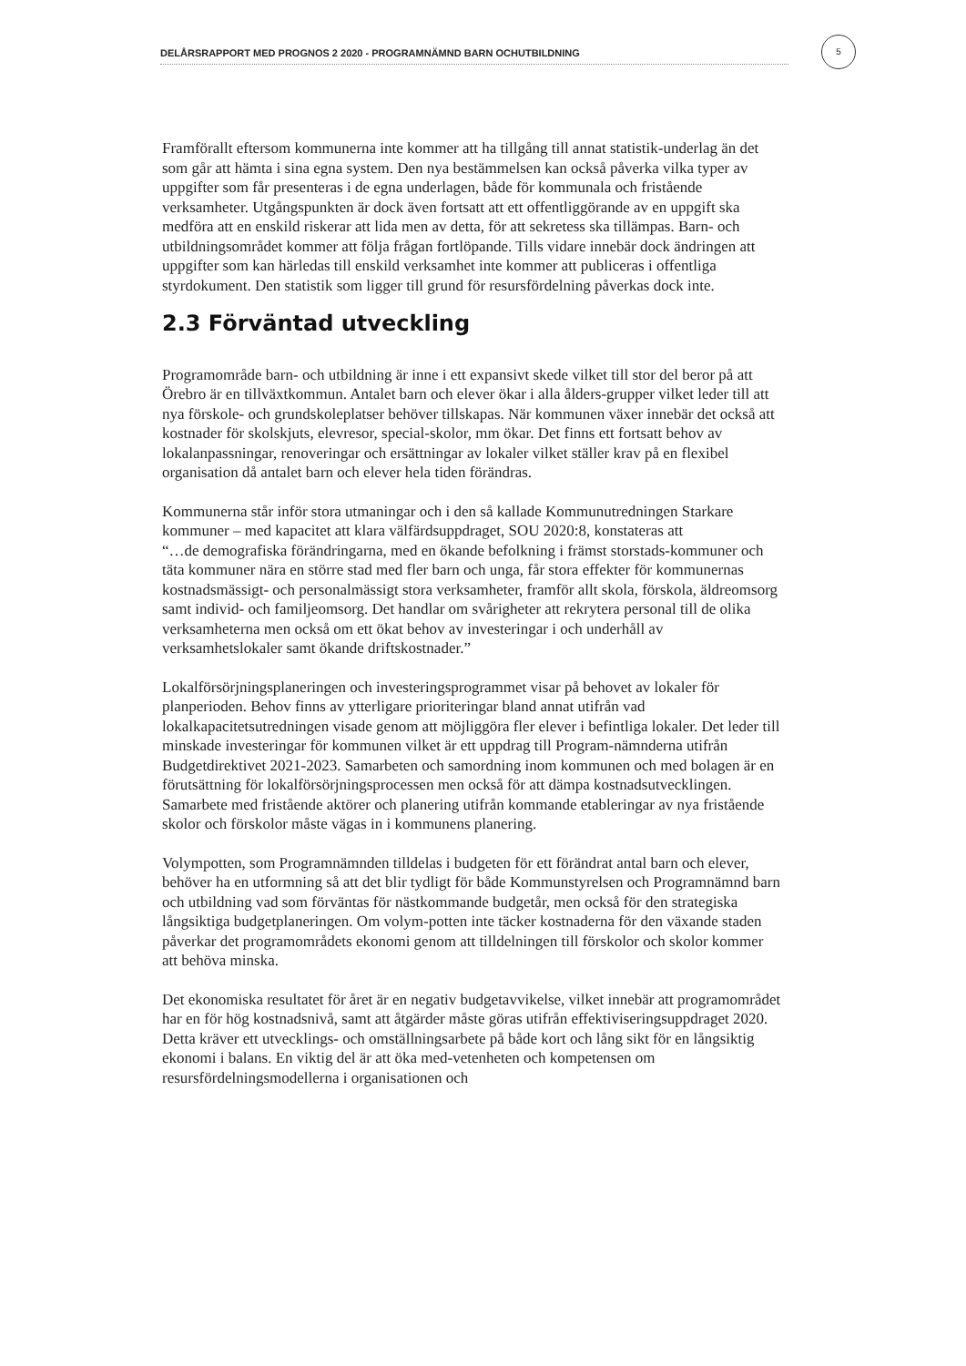DELÅRSRAPPORT MED PROGNOS 2 2020 - PROGRAMNÄMND BARN OCHUTBILDNING
5
Framförallt eftersom kommunerna inte kommer att ha tillgång till annat statistik-underlag än det som går att hämta i sina egna system. Den nya bestämmelsen kan också påverka vilka typer av uppgifter som får presenteras i de egna underlagen, både för kommunala och fristående verksamheter. Utgångspunkten är dock även fortsatt att ett offentliggörande av en uppgift ska medföra att en enskild riskerar att lida men av detta, för att sekretess ska tillämpas. Barn- och utbildningsområdet kommer att följa frågan fortlöpande. Tills vidare innebär dock ändringen att uppgifter som kan härledas till enskild verksamhet inte kommer att publiceras i offentliga styrdokument. Den statistik som ligger till grund för resursfördelning påverkas dock inte.
2.3 Förväntad utveckling
Programområde barn- och utbildning är inne i ett expansivt skede vilket till stor del beror på att Örebro är en tillväxtkommun. Antalet barn och elever ökar i alla ålders-grupper vilket leder till att nya förskole- och grundskoleplatser behöver tillskapas. När kommunen växer innebär det också att kostnader för skolskjuts, elevresor, special-skolor, mm ökar. Det finns ett fortsatt behov av lokalanpassningar, renoveringar och ersättningar av lokaler vilket ställer krav på en flexibel organisation då antalet barn och elever hela tiden förändras.
Kommunerna står inför stora utmaningar och i den så kallade Kommunutredningen Starkare kommuner – med kapacitet att klara välfärdsuppdraget, SOU 2020:8, konstateras att
“…de demografiska förändringarna, med en ökande befolkning i främst storstads-kommuner och täta kommuner nära en större stad med fler barn och unga, får stora effekter för kommunernas kostnadsmässigt- och personalmässigt stora verksamheter, framför allt skola, förskola, äldreomsorg samt individ- och familjeomsorg. Det handlar om svårigheter att rekrytera personal till de olika verksamheterna men också om ett ökat behov av investeringar i och underhåll av verksamhetslokaler samt ökande driftskostnader.”
Lokalförsörjningsplaneringen och investeringsprogrammet visar på behovet av lokaler för planperioden. Behov finns av ytterligare prioriteringar bland annat utifrån vad lokalkapacitetsutredningen visade genom att möjliggöra fler elever i befintliga lokaler. Det leder till minskade investeringar för kommunen vilket är ett uppdrag till Program-nämnderna utifrån Budgetdirektivet 2021-2023. Samarbeten och samordning inom kommunen och med bolagen är en förutsättning för lokalförsörjningsprocessen men också för att dämpa kostnadsutvecklingen. Samarbete med fristående aktörer och planering utifrån kommande etableringar av nya fristående skolor och förskolor måste vägas in i kommunens planering.
Volympotten, som Programnämnden tilldelas i budgeten för ett förändrat antal barn och elever, behöver ha en utformning så att det blir tydligt för både Kommunstyrelsen och Programnämnd barn och utbildning vad som förväntas för nästkommande budgetår, men också för den strategiska långsiktiga budgetplaneringen. Om volym-potten inte täcker kostnaderna för den växande staden påverkar det programområdets ekonomi genom att tilldelningen till förskolor och skolor kommer att behöva minska.
Det ekonomiska resultatet för året är en negativ budgetavvikelse, vilket innebär att programområdet har en för hög kostnadsnivå, samt att åtgärder måste göras utifrån effektiviseringsuppdraget 2020. Detta kräver ett utvecklings- och omställningsarbete på både kort och lång sikt för en långsiktig ekonomi i balans. En viktig del är att öka med-vetenheten och kompetensen om resursfördelningsmodellerna i organisationen och